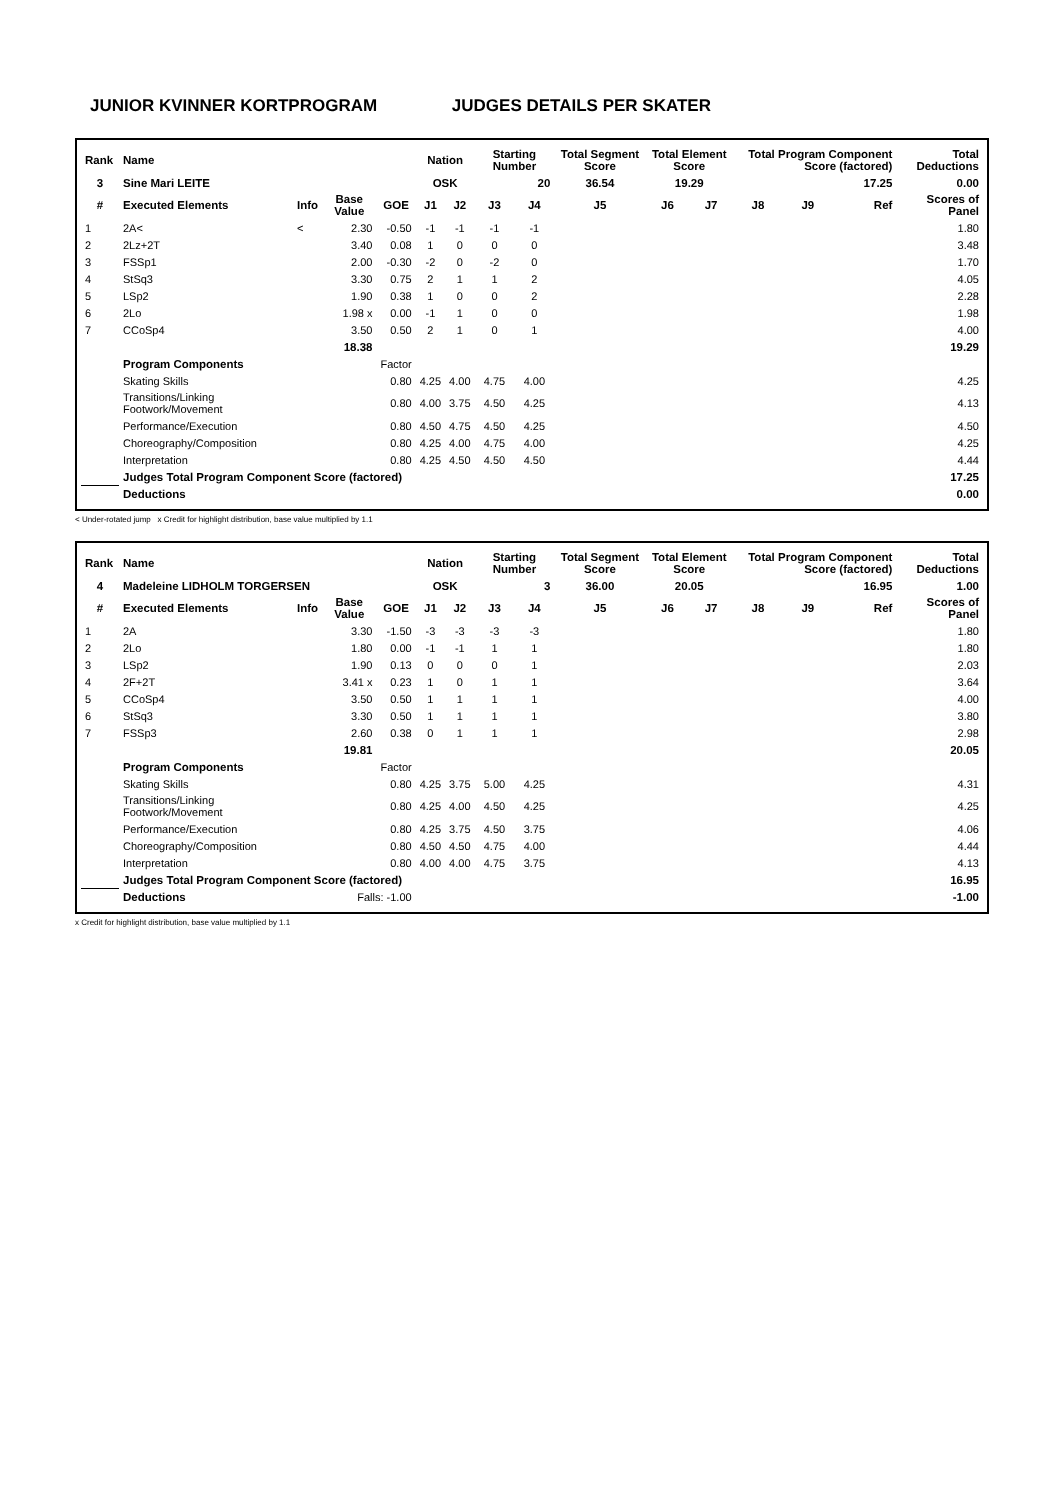JUNIOR KVINNER KORTPROGRAM JUDGES DETAILS PER SKATER
| Rank | Name | | | | Nation | | Starting Number | | Total Segment Score | Total Element Score | | Total Program Component Score (factored) | | | Total Deductions |
| --- | --- | --- | --- | --- | --- | --- | --- | --- | --- | --- | --- | --- | --- | --- | --- |
| 3 | Sine Mari LEITE | | | | OSK | | 20 | | 36.54 | 19.29 | | 17.25 | | | 0.00 |
| # | Executed Elements | Info | Base Value | GOE | J1 | J2 | J3 | J4 | J5 | J6 | J7 | J8 | J9 | Ref | Scores of Panel |
| 1 | 2A< | < | 2.30 | -0.50 | -1 | -1 | -1 | -1 | | | | | | | 1.80 |
| 2 | 2Lz+2T | | 3.40 | 0.08 | 1 | 0 | 0 | 0 | | | | | | | 3.48 |
| 3 | FSSp1 | | 2.00 | -0.30 | -2 | 0 | -2 | 0 | | | | | | | 1.70 |
| 4 | StSq3 | | 3.30 | 0.75 | 2 | 1 | 1 | 2 | | | | | | | 4.05 |
| 5 | LSp2 | | 1.90 | 0.38 | 1 | 0 | 0 | 2 | | | | | | | 2.28 |
| 6 | 2Lo | | 1.98 x | 0.00 | -1 | 1 | 0 | 0 | | | | | | | 1.98 |
| 7 | CCoSp4 | | 3.50 | 0.50 | 2 | 1 | 0 | 1 | | | | | | | 4.00 |
| | | | 18.38 | | | | | | | | | | | | 19.29 |
| | Program Components | | | Factor | | | | | | | | | | | |
| | Skating Skills | | | 0.80 | 4.25 | 4.00 | 4.75 | 4.00 | | | | | | | 4.25 |
| | Transitions/Linking Footwork/Movement | | | 0.80 | 4.00 | 3.75 | 4.50 | 4.25 | | | | | | | 4.13 |
| | Performance/Execution | | | 0.80 | 4.50 | 4.75 | 4.50 | 4.25 | | | | | | | 4.50 |
| | Choreography/Composition | | | 0.80 | 4.25 | 4.00 | 4.75 | 4.00 | | | | | | | 4.25 |
| | Interpretation | | | 0.80 | 4.25 | 4.50 | 4.50 | 4.50 | | | | | | | 4.44 |
| | Judges Total Program Component Score (factored) | | | | | | | | | | | | | | 17.25 |
| | Deductions | | | | | | | | | | | | | | 0.00 |
< Under-rotated jump x Credit for highlight distribution, base value multiplied by 1.1
| Rank | Name | | | | Nation | | Starting Number | | Total Segment Score | Total Element Score | | Total Program Component Score (factored) | | | Total Deductions |
| --- | --- | --- | --- | --- | --- | --- | --- | --- | --- | --- | --- | --- | --- | --- | --- |
| 4 | Madeleine LIDHOLM TORGERSEN | | | | OSK | | 3 | | 36.00 | 20.05 | | 16.95 | | | 1.00 |
| # | Executed Elements | Info | Base Value | GOE | J1 | J2 | J3 | J4 | J5 | J6 | J7 | J8 | J9 | Ref | Scores of Panel |
| 1 | 2A | | 3.30 | -1.50 | -3 | -3 | -3 | -3 | | | | | | | 1.80 |
| 2 | 2Lo | | 1.80 | 0.00 | -1 | -1 | 1 | 1 | | | | | | | 1.80 |
| 3 | LSp2 | | 1.90 | 0.13 | 0 | 0 | 0 | 1 | | | | | | | 2.03 |
| 4 | 2F+2T | | 3.41 x | 0.23 | 1 | 0 | 1 | 1 | | | | | | | 3.64 |
| 5 | CCoSp4 | | 3.50 | 0.50 | 1 | 1 | 1 | 1 | | | | | | | 4.00 |
| 6 | StSq3 | | 3.30 | 0.50 | 1 | 1 | 1 | 1 | | | | | | | 3.80 |
| 7 | FSSp3 | | 2.60 | 0.38 | 0 | 1 | 1 | 1 | | | | | | | 2.98 |
| | | | 19.81 | | | | | | | | | | | | 20.05 |
| | Program Components | | | Factor | | | | | | | | | | | |
| | Skating Skills | | | 0.80 | 4.25 | 3.75 | 5.00 | 4.25 | | | | | | | 4.31 |
| | Transitions/Linking Footwork/Movement | | | 0.80 | 4.25 | 4.00 | 4.50 | 4.25 | | | | | | | 4.25 |
| | Performance/Execution | | | 0.80 | 4.25 | 3.75 | 4.50 | 3.75 | | | | | | | 4.06 |
| | Choreography/Composition | | | 0.80 | 4.50 | 4.50 | 4.75 | 4.00 | | | | | | | 4.44 |
| | Interpretation | | | 0.80 | 4.00 | 4.00 | 4.75 | 3.75 | | | | | | | 4.13 |
| | Judges Total Program Component Score (factored) | | | | | | | | | | | | | | 16.95 |
| | Deductions | Falls: -1.00 | | | | | | | | | | | | | -1.00 |
x Credit for highlight distribution, base value multiplied by 1.1